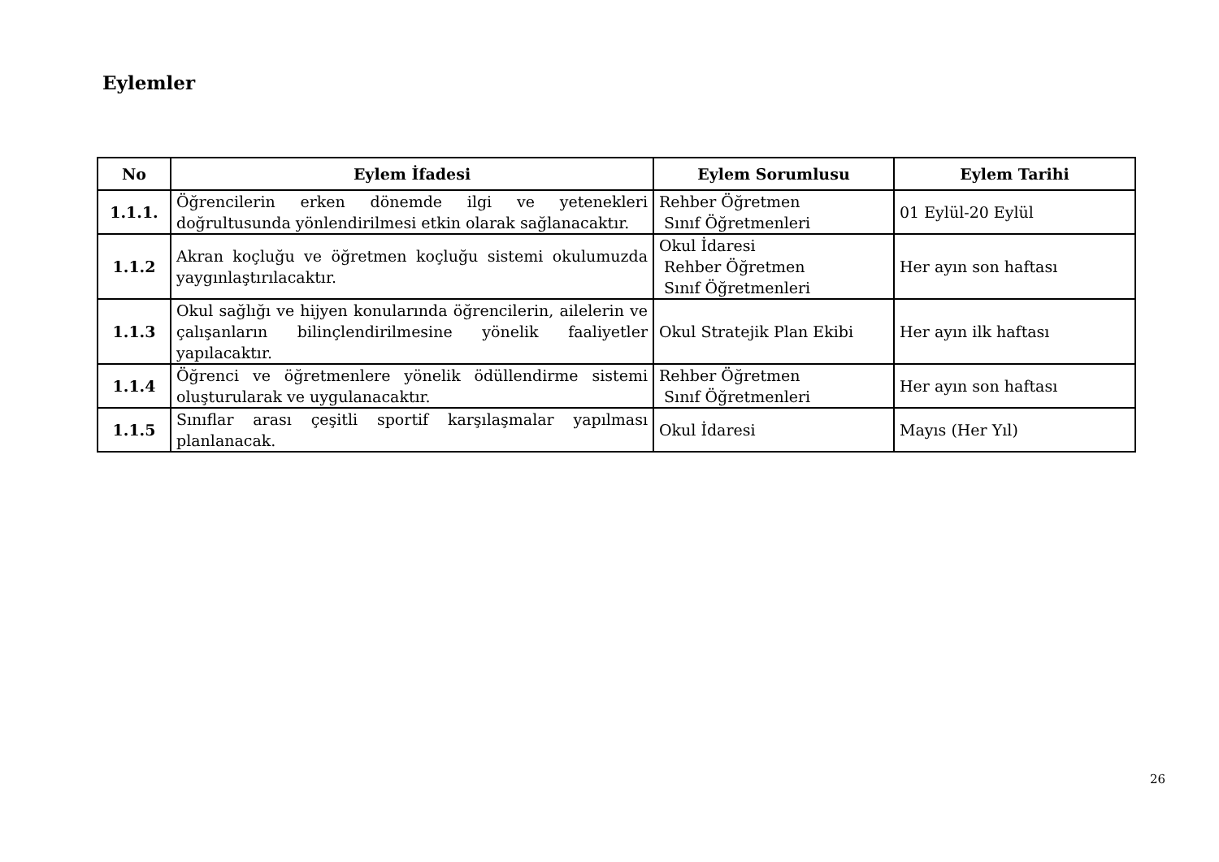Eylemler
| No | Eylem İfadesi | Eylem Sorumlusu | Eylem Tarihi |
| --- | --- | --- | --- |
| 1.1.1. | Öğrencilerin erken dönemde ilgi ve yetenekleri doğrultusunda yönlendirilmesi etkin olarak sağlanacaktır. | Rehber Öğretmen Sınıf Öğretmenleri | 01 Eylül-20 Eylül |
| 1.1.2 | Akran koçluğu ve öğretmen koçluğu sistemi okulumuzda yaygınlaştırılacaktır. | Okul İdaresi Rehber Öğretmen Sınıf Öğretmenleri | Her ayın son haftası |
| 1.1.3 | Okul sağlığı ve hijyen konularında öğrencilerin, ailelerin ve çalışanların bilinçlendirilmesine yönelik faaliyetler yapılacaktır. | Okul Stratejik Plan Ekibi | Her ayın ilk haftası |
| 1.1.4 | Öğrenci ve öğretmenlere yönelik ödüllendirme sistemi oluşturularak ve uygulanacaktır. | Rehber Öğretmen Sınıf Öğretmenleri | Her ayın son haftası |
| 1.1.5 | Sınıflar arası çeşitli sportif karşılaşmalar yapılması planlanacak. | Okul İdaresi | Mayıs (Her Yıl) |
26